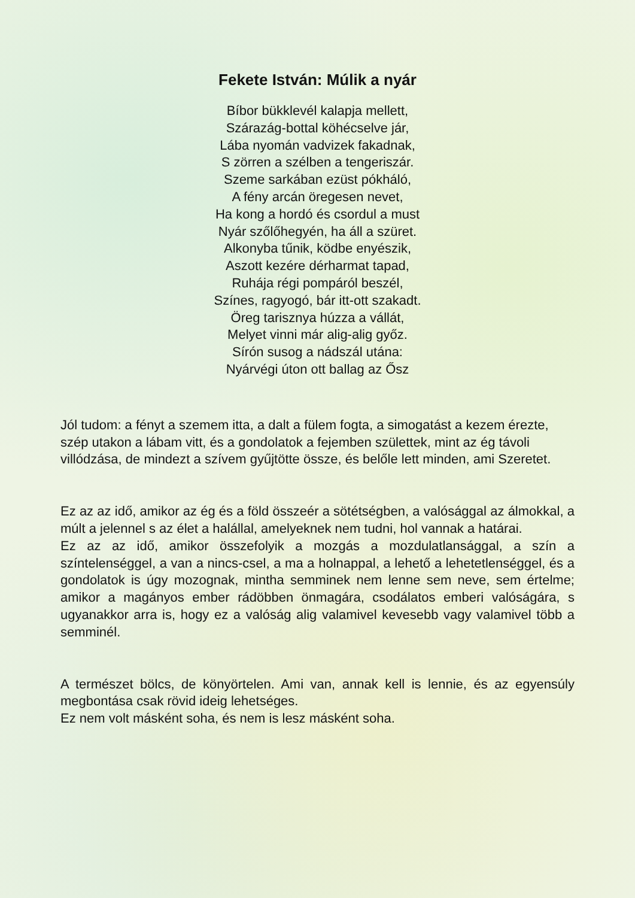Fekete István: Múlik a nyár
Bíbor bükklevél kalapja mellett,
Szárazág-bottal köhécselve jár,
Lába nyomán vadvizek fakadnak,
S zörren a szélben a tengeriszár.
Szeme sarkában ezüst pókháló,
A fény arcán öregesen nevet,
Ha kong a hordó és csordul a must
Nyár szőlőhegyén, ha áll a szüret.
Alkonyba tűnik, ködbe enyészik,
Aszott kezére dérharmat tapad,
Ruhája régi pompáról beszél,
Színes, ragyogó, bár itt-ott szakadt.
Öreg tarisznya húzza a vállát,
Melyet vinni már alig-alig győz.
Sírón susog a nádszál utána:
Nyárvégi úton ott ballag az Ősz
Jól tudom: a fényt a szemem itta, a dalt a fülem fogta, a simogatást a kezem érezte, szép utakon a lábam vitt, és a gondolatok a fejemben születtek, mint az ég távoli villódzása, de mindezt a szívem gyűjtötte össze, és belőle lett minden, ami Szeretet.
Ez az az idő, amikor az ég és a föld összeér a sötétségben, a valósággal az álmokkal, a múlt a jelennel s az élet a halállal, amelyeknek nem tudni, hol vannak a határai.
Ez az az idő, amikor összefolyik a mozgás a mozdulatlansággal, a szín a színtelenséggel, a van a nincs-csel, a ma a holnappal, a lehető a lehetetlenséggel, és a gondolatok is úgy mozognak, mintha semminek nem lenne sem neve, sem értelme; amikor a magányos ember rádöbben önmagára, csodálatos emberi valóságára, s ugyanakkor arra is, hogy ez a valóság alig valamivel kevesebb vagy valamivel több a semminél.
A természet bölcs, de könyörtelen. Ami van, annak kell is lennie, és az egyensúly megbontása csak rövid ideig lehetséges.
Ez nem volt másként soha, és nem is lesz másként soha.